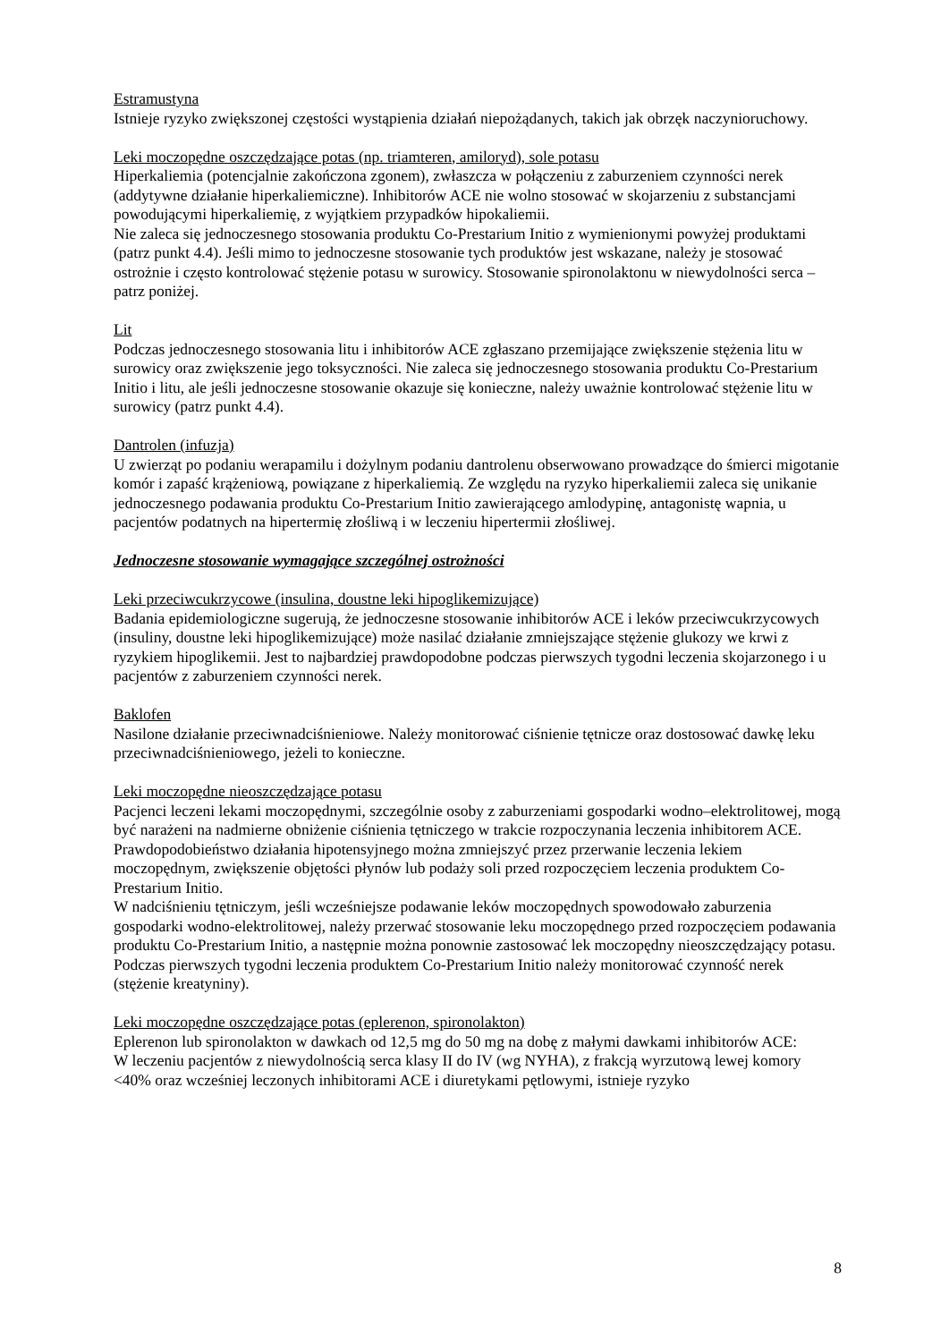Estramustyna
Istnieje ryzyko zwiększonej częstości wystąpienia działań niepożądanych, takich jak obrzęk naczynioruchowy.
Leki moczopędne oszczędzające potas (np. triamteren, amiloryd), sole potasu
Hiperkaliemia (potencjalnie zakończona zgonem), zwłaszcza w połączeniu z zaburzeniem czynności nerek (addytywne działanie hiperkaliemiczne). Inhibitorów ACE nie wolno stosować w skojarzeniu z substancjami powodującymi hiperkaliemię, z wyjątkiem przypadków hipokaliemii.
Nie zaleca się jednoczesnego stosowania produktu Co-Prestarium Initio z wymienionymi powyżej produktami (patrz punkt 4.4). Jeśli mimo to jednoczesne stosowanie tych produktów jest wskazane, należy je stosować ostrożnie i często kontrolować stężenie potasu w surowicy. Stosowanie spironolaktonu w niewydolności serca – patrz poniżej.
Lit
Podczas jednoczesnego stosowania litu i inhibitorów ACE zgłaszano przemijające zwiększenie stężenia litu w surowicy oraz zwiększenie jego toksyczności. Nie zaleca się jednoczesnego stosowania produktu Co-Prestarium Initio i litu, ale jeśli jednoczesne stosowanie okazuje się konieczne, należy uważnie kontrolować stężenie litu w surowicy (patrz punkt 4.4).
Dantrolen (infuzja)
U zwierząt po podaniu werapamilu i dożylnym podaniu dantrolenu obserwowano prowadzące do śmierci migotanie komór i zapaść krążeniową, powiązane z hiperkaliemią. Ze względu na ryzyko hiperkaliemii zaleca się unikanie jednoczesnego podawania produktu Co-Prestarium Initio zawierającego amlodypinę, antagonistę wapnia, u pacjentów podatnych na hipertermię złośliwą i w leczeniu hipertermii złośliwej.
Jednoczesne stosowanie wymagające szczególnej ostrożności
Leki przeciwcukrzycowe (insulina, doustne leki hipoglikemizujące)
Badania epidemiologiczne sugerują, że jednoczesne stosowanie inhibitorów ACE i leków przeciwcukrzycowych (insuliny, doustne leki hipoglikemizujące) może nasilać działanie zmniejszające stężenie glukozy we krwi z ryzykiem hipoglikemii. Jest to najbardziej prawdopodobne podczas pierwszych tygodni leczenia skojarzonego i u pacjentów z zaburzeniem czynności nerek.
Baklofen
Nasilone działanie przeciwnadciśnieniowe. Należy monitorować ciśnienie tętnicze oraz dostosować dawkę leku przeciwnadciśnieniowego, jeżeli to konieczne.
Leki moczopędne nieoszczędzające potasu
Pacjenci leczeni lekami moczopędnymi, szczególnie osoby z zaburzeniami gospodarki wodno–elektrolitowej, mogą być narażeni na nadmierne obniżenie ciśnienia tętniczego w trakcie rozpoczynania leczenia inhibitorem ACE. Prawdopodobieństwo działania hipotensyjnego można zmniejszyć przez przerwanie leczenia lekiem moczopędnym, zwiększenie objętości płynów lub podaży soli przed rozpoczęciem leczenia produktem Co-Prestarium Initio.
W nadciśnieniu tętniczym, jeśli wcześniejsze podawanie leków moczopędnych spowodowało zaburzenia gospodarki wodno-elektrolitowej, należy przerwać stosowanie leku moczopędnego przed rozpoczęciem podawania produktu Co-Prestarium Initio, a następnie można ponownie zastosować lek moczopędny nieoszczędzający potasu.
Podczas pierwszych tygodni leczenia produktem Co-Prestarium Initio należy monitorować czynność nerek (stężenie kreatyniny).
Leki moczopędne oszczędzające potas (eplerenon, spironolakton)
Eplerenon lub spironolakton w dawkach od 12,5 mg do 50 mg na dobę z małymi dawkami inhibitorów ACE:
W leczeniu pacjentów z niewydolnością serca klasy II do IV (wg NYHA), z frakcją wyrzutową lewej komory <40% oraz wcześniej leczonych inhibitorami ACE i diuretykami pętlowymi, istnieje ryzyko
8